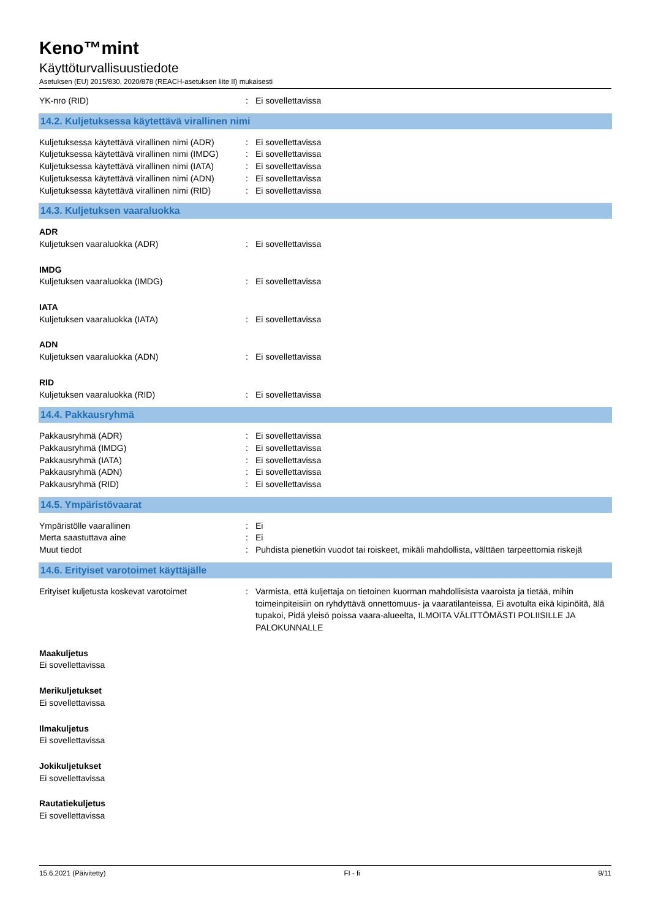Keno™mint
Käyttöturvallisuustiedote
Asetuksen (EU) 2015/830, 2020/878 (REACH-asetuksen liite II) mukaisesti
YK-nro (RID) : Ei sovellettavissa
14.2. Kuljetuksessa käytettävä virallinen nimi
Kuljetuksessa käytettävä virallinen nimi (ADR)
: Ei sovellettavissa
Kuljetuksessa käytettävä virallinen nimi (IMDG)
: Ei sovellettavissa
Kuljetuksessa käytettävä virallinen nimi (IATA)
: Ei sovellettavissa
Kuljetuksessa käytettävä virallinen nimi (ADN)
: Ei sovellettavissa
Kuljetuksessa käytettävä virallinen nimi (RID)
: Ei sovellettavissa
14.3. Kuljetuksen vaaraluokka
ADR
Kuljetuksen vaaraluokka (ADR) : Ei sovellettavissa
IMDG
Kuljetuksen vaaraluokka (IMDG) : Ei sovellettavissa
IATA
Kuljetuksen vaaraluokka (IATA) : Ei sovellettavissa
ADN
Kuljetuksen vaaraluokka (ADN) : Ei sovellettavissa
RID
Kuljetuksen vaaraluokka (RID) : Ei sovellettavissa
14.4. Pakkausryhmä
Pakkausryhmä (ADR) : Ei sovellettavissa
Pakkausryhmä (IMDG) : Ei sovellettavissa
Pakkausryhmä (IATA) : Ei sovellettavissa
Pakkausryhmä (ADN) : Ei sovellettavissa
Pakkausryhmä (RID) : Ei sovellettavissa
14.5. Ympäristövaarat
Ympäristölle vaarallinen : Ei
Merta saastuttava aine : Ei
Muut tiedot : Puhdista pienetkin vuodot tai roiskeet, mikäli mahdollista, välttäen tarpeettomia riskejä
14.6. Erityiset varotoimet käyttäjälle
Erityiset kuljetusta koskevat varotoimet : Varmista, että kuljettaja on tietoinen kuorman mahdollisista vaaroista ja tietää, mihin toimeinpiteisiin on ryhdyttävä onnettomuus- ja vaaratilanteissa, Ei avotulta eikä kipinöitä, älä tupakoi, Pidä yleisö poissa vaara-alueelta, ILMOITA VÄLITTÖMÄSTI POLIISILLE JA PALOKUNNALLE
Maakuljetus
Ei sovellettavissa
Merikuljetukset
Ei sovellettavissa
Ilmakuljetus
Ei sovellettavissa
Jokikuljetukset
Ei sovellettavissa
Rautatiekuljetus
Ei sovellettavissa
15.6.2021 (Päivitetty) FI - fi 9/11